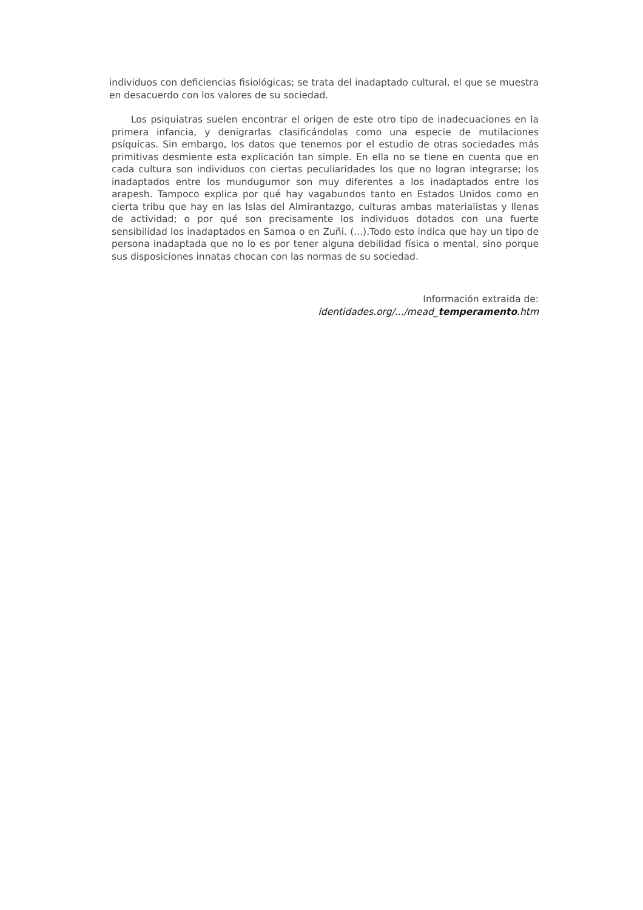individuos con deficiencias fisiológicas; se trata del inadaptado cultural, el que se muestra en desacuerdo con los valores de su sociedad.
Los psiquiatras suelen encontrar el origen de este otro tipo de inadecuaciones en la primera infancia, y denigrarlas clasificándolas como una especie de mutilaciones psíquicas. Sin embargo, los datos que tenemos por el estudio de otras sociedades más primitivas desmiente esta explicación tan simple. En ella no se tiene en cuenta que en cada cultura son individuos con ciertas peculiaridades los que no logran integrarse; los inadaptados entre los mundugumor son muy diferentes a los inadaptados entre los arapesh. Tampoco explica por qué hay vagabundos tanto en Estados Unidos como en cierta tribu que hay en las Islas del Almirantazgo, culturas ambas materialistas y llenas de actividad; o por qué son precisamente los individuos dotados con una fuerte sensibilidad los inadaptados en Samoa o en Zuñi. (...).Todo esto indica que hay un tipo de persona inadaptada que no lo es por tener alguna debilidad física o mental, sino porque sus disposiciones innatas chocan con las normas de su sociedad.
Información extraida de:
identidades.org/.../mead_temperamento.htm